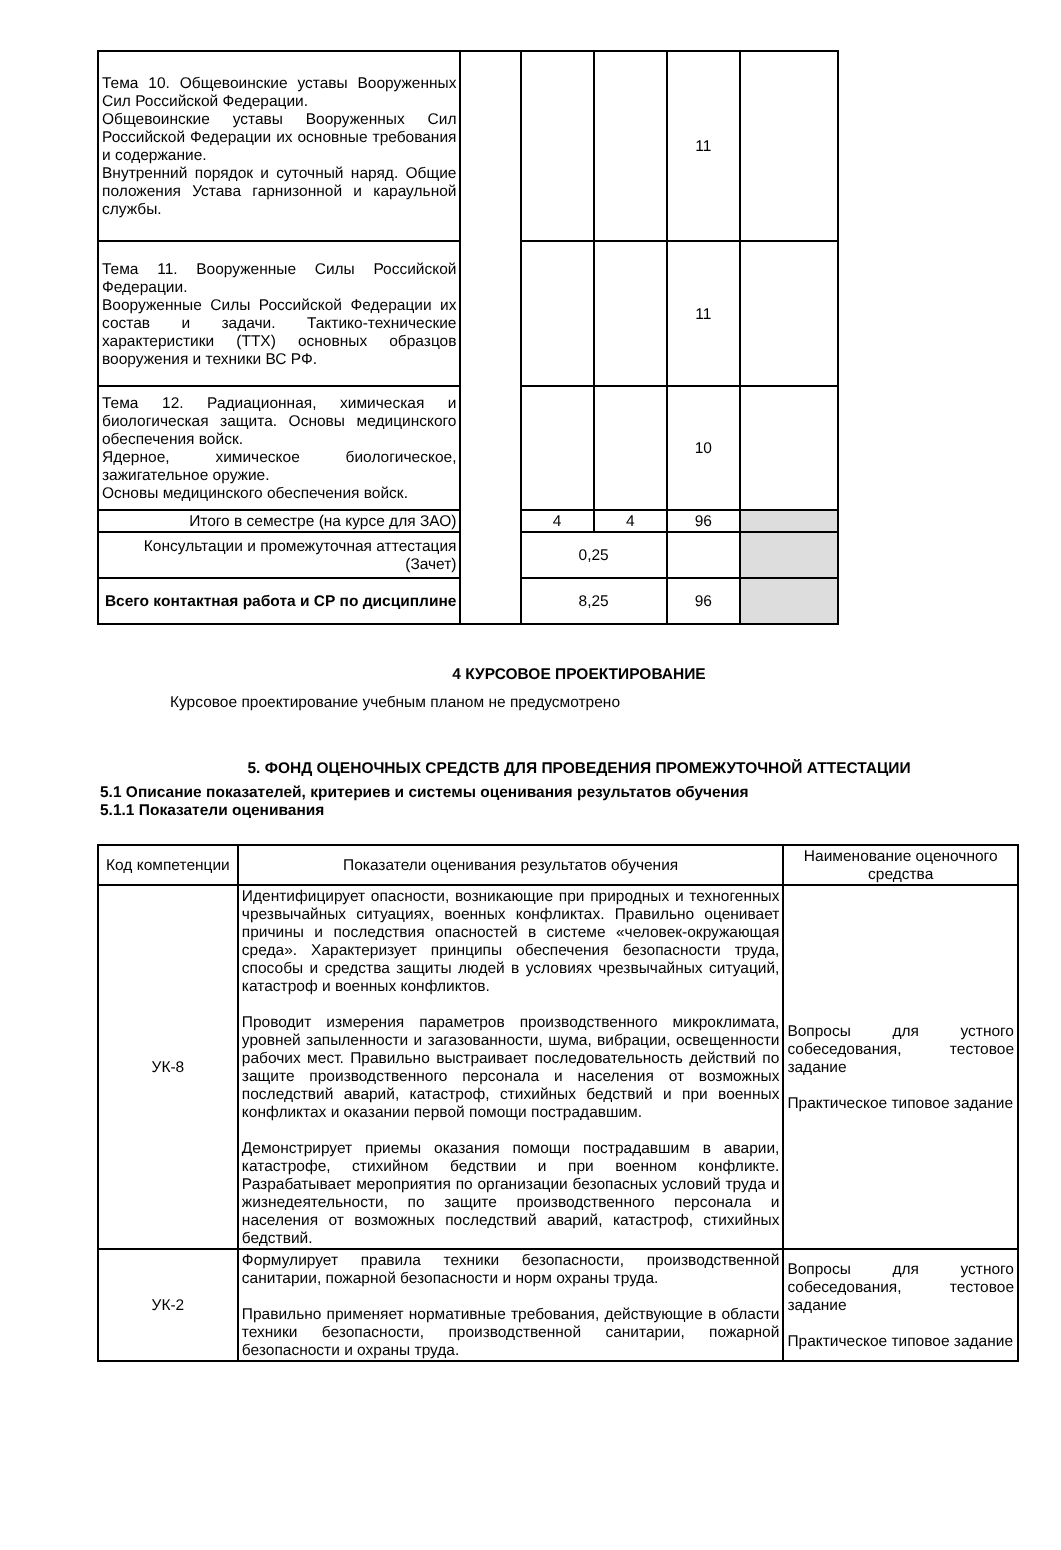| Тема 10. Общевоинские уставы Вооруженных Сил Российской Федерации. Общевоинские уставы Вооруженных Сил Российской Федерации их основные требования и содержание. Внутренний порядок и суточный наряд. Общие положения Устава гарнизонной и караульной службы. | | | | 11 | |
| Тема 11. Вооруженные Силы Российской Федерации. Вооруженные Силы Российской Федерации их состав и задачи. Тактико-технические характеристики (ТТХ) основных образцов вооружения и техники ВС РФ. | | | | 11 | |
| Тема 12. Радиационная, химическая и биологическая защита. Основы медицинского обеспечения войск. Ядерное, химическое биологическое, зажигательное оружие. Основы медицинского обеспечения войск. | | | | 10 | |
| Итого в семестре (на курсе для ЗАО) | | 4 | 4 | 96 | |
| Консультации и промежуточная аттестация (Зачет) | | 0,25 | | | |
| Всего контактная работа и СР по дисциплине | | 8,25 | | 96 | |
4 КУРСОВОЕ ПРОЕКТИРОВАНИЕ
Курсовое проектирование учебным планом не предусмотрено
5. ФОНД ОЦЕНОЧНЫХ СРЕДСТВ ДЛЯ ПРОВЕДЕНИЯ ПРОМЕЖУТОЧНОЙ АТТЕСТАЦИИ
5.1 Описание показателей, критериев и системы оценивания результатов обучения
5.1.1 Показатели оценивания
| Код компетенции | Показатели оценивания результатов обучения | Наименование оценочного средства |
| --- | --- | --- |
| УК-8 | Идентифицирует опасности, возникающие при природных и техногенных чрезвычайных ситуациях, военных конфликтах. Правильно оценивает причины и последствия опасностей в системе «человек-окружающая среда». Характеризует принципы обеспечения безопасности труда, способы и средства защиты людей в условиях чрезвычайных ситуаций, катастроф и военных конфликтов. Проводит измерения параметров производственного микроклимата, уровней запыленности и загазованности, шума, вибрации, освещенности рабочих мест. Правильно выстраивает последовательность действий по защите производственного персонала и населения от возможных последствий аварий, катастроф, стихийных бедствий и при военных конфликтах и оказании первой помощи пострадавшим. Демонстрирует приемы оказания помощи пострадавшим в аварии, катастрофе, стихийном бедствии и при военном конфликте. Разрабатывает мероприятия по организации безопасных условий труда и жизнедеятельности, по защите производственного персонала и населения от возможных последствий аварий, катастроф, стихийных бедствий. | Вопросы для устного собеседования, тестовое задание Практическое типовое задание |
| УК-2 | Формулирует правила техники безопасности, производственной санитарии, пожарной безопасности и норм охраны труда. Правильно применяет нормативные требования, действующие в области техники безопасности, производственной санитарии, пожарной безопасности и охраны труда. | Вопросы для устного собеседования, тестовое задание Практическое типовое задание |